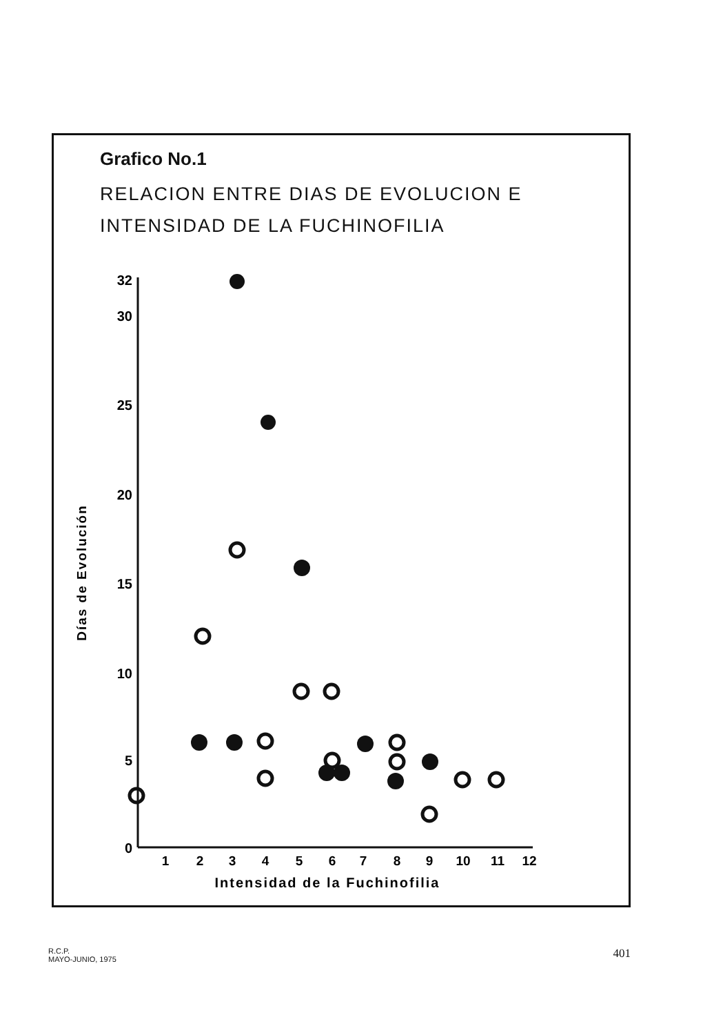Grafico No.1
RELACION ENTRE DIAS DE EVOLUCION E
INTENSIDAD DE LA FUCHINOFILIA
32
30
25
20
15
10
5
0
1
2
3
4
5
6
7
8
9
10
11
12
Intensidad de la Fuchinofilia
Días de Evolución
R.C.P.
MAYO-JUNIO, 1975
401